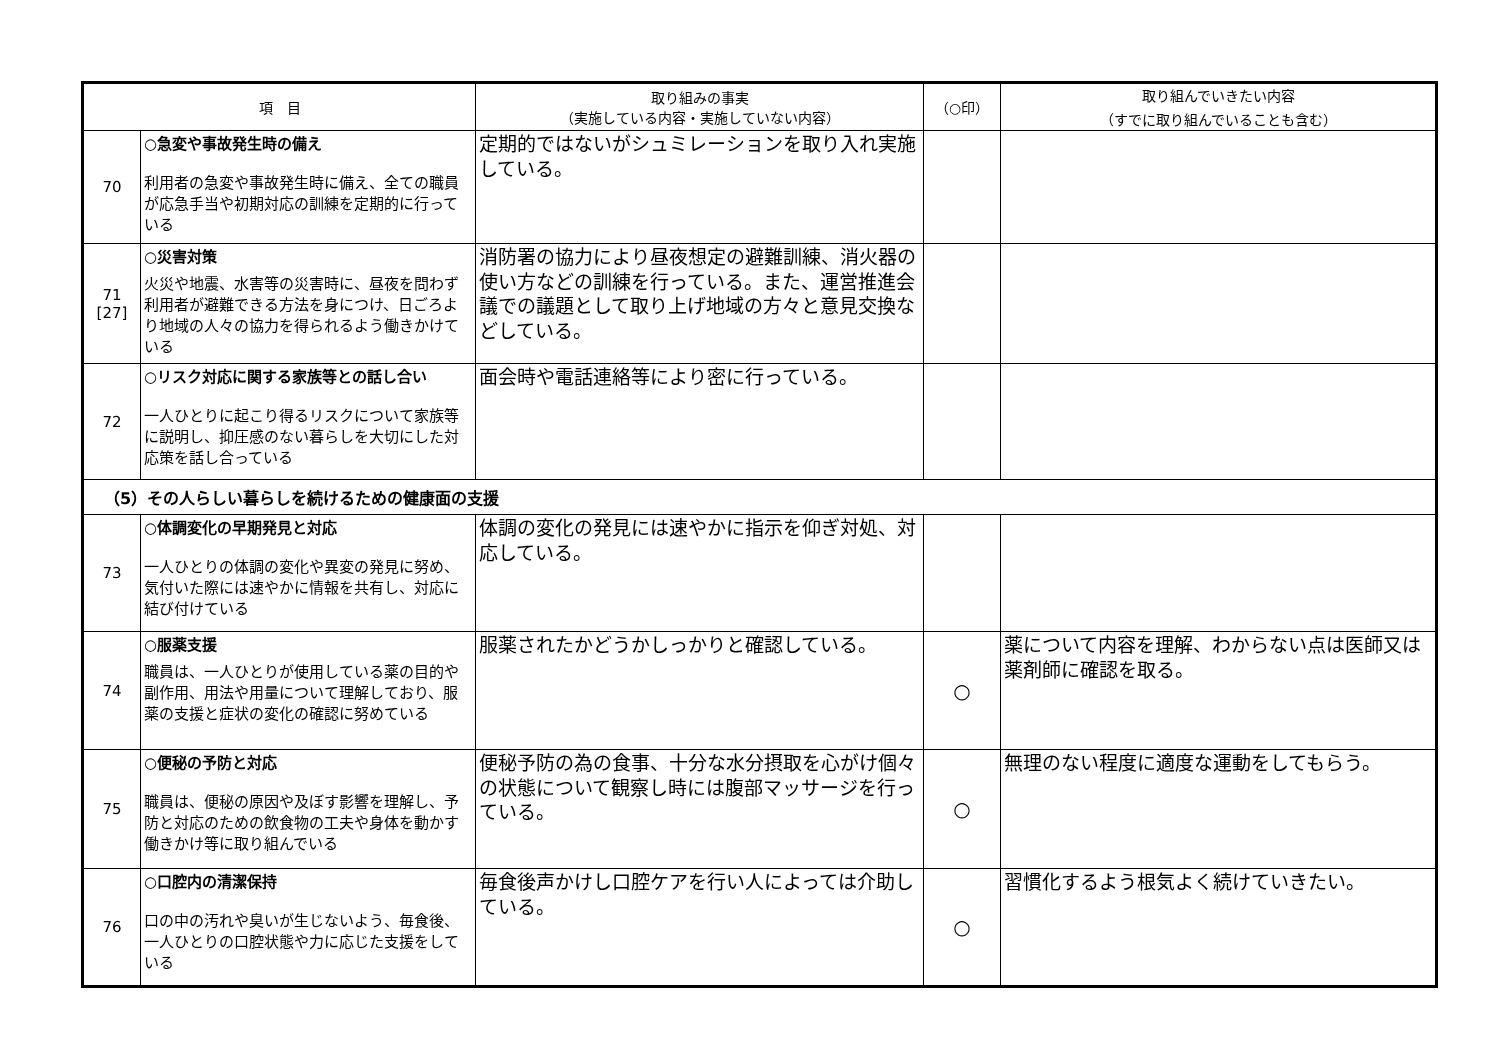| 項 目 | | 取り組みの事実 （実施している内容・実施していない内容） | （○印） | 取り組んでいきたい内容 （すでに取り組んでいることも含む） |
| --- | --- | --- | --- | --- |
| 70 | ○急変や事故発生時の備え 利用者の急変や事故発生時に備え、全ての職員が応急手当や初期対応の訓練を定期的に行っている | 定期的ではないがシュミレーションを取り入れ実施している。 | | |
| 71 [27] | ○災害対策 火災や地震、水害等の災害時に、昼夜を問わず利用者が避難できる方法を身につけ、日ごろより地域の人々の協力を得られるよう働きかけている | 消防署の協力により昼夜想定の避難訓練、消火器の使い方などの訓練を行っている。また、運営推進会議での議題として取り上げ地域の方々と意見交換などしている。 | | |
| 72 | ○リスク対応に関する家族等との話し合い 一人ひとりに起こり得るリスクについて家族等に説明し、抑圧感のない暮らしを大切にした対応策を話し合っている | 面会時や電話連絡等により密に行っている。 | | |
| （5）その人らしい暮らしを続けるための健康面の支援 | | | | |
| 73 | ○体調変化の早期発見と対応 一人ひとりの体調の変化や異変の発見に努め、気付いた際には速やかに情報を共有し、対応に結び付けている | 体調の変化の発見には速やかに指示を仰ぎ対処、対応している。 | | |
| 74 | ○服薬支援 職員は、一人ひとりが使用している薬の目的や副作用、用法や用量について理解しており、服薬の支援と症状の変化の確認に努めている | 服薬されたかどうかしっかりと確認している。 | ○ | 薬について内容を理解、わからない点は医師又は薬剤師に確認を取る。 |
| 75 | ○便秘の予防と対応 職員は、便秘の原因や及ぼす影響を理解し、予防と対応のための飲食物の工夫や身体を動かす働きかけ等に取り組んでいる | 便秘予防の為の食事、十分な水分摂取を心がけ個々の状態について観察し時には腹部マッサージを行っている。 | ○ | 無理のない程度に適度な運動をしてもらう。 |
| 76 | ○口腔内の清潔保持 口の中の汚れや臭いが生じないよう、毎食後、一人ひとりの口腔状態や力に応じた支援をしている | 毎食後声かけし口腔ケアを行い人によっては介助している。 | ○ | 習慣化するよう根気よく続けていきたい。 |